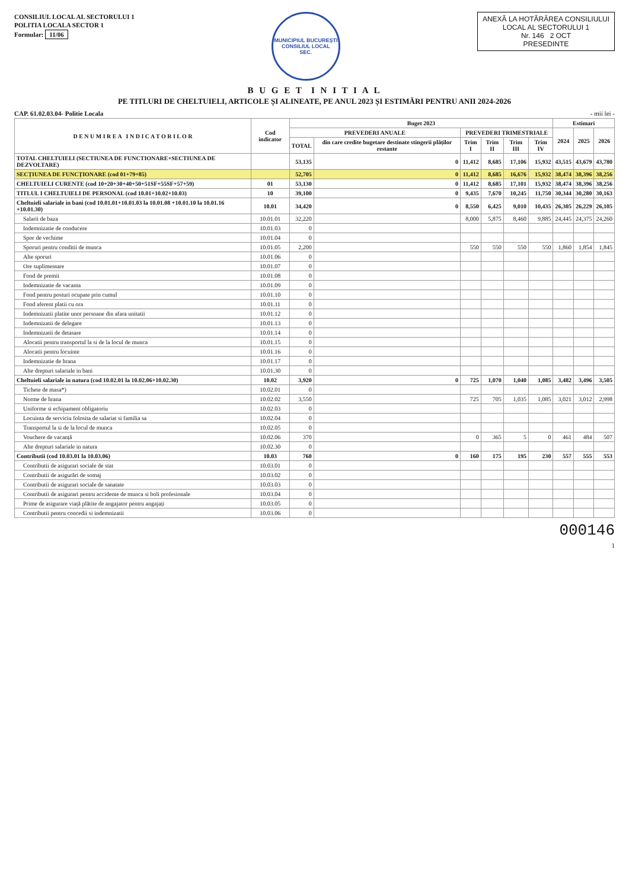CONSILIUL LOCAL AL SECTORULUI 1
POLITIA LOCALA SECTOR 1
Formular: 11/06
MUNICIPIUL BUCUREȘTI
CONSILIUL LOCAL
SEC.
ANEXĂ LA HOTĂRÂREA CONSILIULUI
LOCAL AL SECTORULUI 1
Nr. 146 2 OCT
PRESEDINTE
B U G E T I N I T I A L
PE TITLURI DE CHELTUIELI, ARTICOLE ȘI ALINEATE, PE ANUL 2023 ȘI ESTIMĂRI PENTRU ANII 2024-2026
CAP. 61.02.03.04- Politie Locala - mii lei -
| D E N U M I R E A I N D I C A T O R I L O R | Cod indicator | Buget 2023 | | | | | | Estimari | | |
| --- | --- | --- | --- | --- | --- | --- | --- | --- | --- | --- |
| | | PREVEDERI ANUALE | | PREVEDERI TRIMESTRIALE | | | | 2024 | 2025 | 2026 |
| | | TOTAL | din care credite bugetare destinate stingerii plăților restante | Trim I | Trim II | Trim III | Trim IV | | | |
| TOTAL CHELTUIELI (SECTIUNEA DE FUNCTIONARE+SECTIUNEA DE DEZVOLTARE) | | 53,135 | 0 | 11,412 | 8,685 | 17,106 | 15,932 | 43,515 | 43,679 | 43,780 |
| SECȚIUNEA DE FUNCȚIONARE (cod 01+79+85) | | 52,705 | 0 | 11,412 | 8,685 | 16,676 | 15,932 | 38,474 | 38,396 | 38,256 |
| CHELTUIELI CURENTE (cod 10+20+30+40+50+51SF+55SF+57+59) | 01 | 53,130 | 0 | 11,412 | 8,685 | 17,101 | 15,932 | 38,474 | 38,396 | 38,256 |
| TITLUL I CHELTUIELI DE PERSONAL (cod 10.01+10.02+10.03) | 10 | 39,100 | 0 | 9,435 | 7,670 | 10,245 | 11,750 | 30,344 | 30,280 | 30,163 |
| Cheltuieli salariale in bani (cod 10.01.01+10.01.03 la 10.01.08 +10.01.10 la 10.01.16 +10.01.30) | 10.01 | 34,420 | 0 | 8,550 | 6,425 | 9,010 | 10,435 | 26,305 | 26,229 | 26,105 |
| Salarii de baza | 10.01.01 | 32,220 | | 8,000 | 5,875 | 8,460 | 9,885 | 24,445 | 24,375 | 24,260 |
| Indemnizatie de conducere | 10.01.03 | 0 | | | | | | | | |
| Spor de vechime | 10.01.04 | 0 | | | | | | | | |
| Sporuri pentru conditii de munca | 10.01.05 | 2,200 | | 550 | 550 | 550 | 550 | 1,860 | 1,854 | 1,845 |
| Alte sporuri | 10.01.06 | 0 | | | | | | | | |
| Ore suplimentare | 10.01.07 | 0 | | | | | | | | |
| Fond de premii | 10.01.08 | 0 | | | | | | | | |
| Indemnizatie de vacanta | 10.01.09 | 0 | | | | | | | | |
| Fond pentru posturi ocupate prin cumul | 10.01.10 | 0 | | | | | | | | |
| Fond aferent platii cu ora | 10.01.11 | 0 | | | | | | | | |
| Indemnizatii platite unor persoane din afara unitatii | 10.01.12 | 0 | | | | | | | | |
| Indemnizatii de delegare | 10.01.13 | 0 | | | | | | | | |
| Indemnizatii de detasare | 10.01.14 | 0 | | | | | | | | |
| Alocatii pentru transportul la si de la locul de munca | 10.01.15 | 0 | | | | | | | | |
| Alocatii pentru locuinte | 10.01.16 | 0 | | | | | | | | |
| Indemnizatie de hrana | 10.01.17 | 0 | | | | | | | | |
| Alte drepturi salariale in bani | 10.01.30 | 0 | | | | | | | | |
| Cheltuieli salariale in natura (cod 10.02.01 la 10.02.06+10.02.30) | 10.02 | 3,920 | 0 | 725 | 1,070 | 1,040 | 1,085 | 3,482 | 3,496 | 3,505 |
| Tichete de masa*) | 10.02.01 | 0 | | | | | | | | |
| Norme de hrana | 10.02.02 | 3,550 | | 725 | 705 | 1,035 | 1,085 | 3,021 | 3,012 | 2,998 |
| Uniforme si echipament obligatoriu | 10.02.03 | 0 | | | | | | | | |
| Locuinta de serviciu folosita de salariat si familia sa | 10.02.04 | 0 | | | | | | | | |
| Transportul la si de la locul de munca | 10.02.05 | 0 | | | | | | | | |
| Vouchere de vacanță | 10.02.06 | 370 | | 0 | 365 | 5 | 0 | 461 | 484 | 507 |
| Alte drepturi salariale in natura | 10.02.30 | 0 | | | | | | | | |
| Contributii (cod 10.03.01 la 10.03.06) | 10.03 | 760 | 0 | 160 | 175 | 195 | 230 | 557 | 555 | 553 |
| Contributii de asigurari sociale de stat | 10.03.01 | 0 | | | | | | | | |
| Contributii de asigurări de somaj | 10.03.02 | 0 | | | | | | | | |
| Contributii de asigurari sociale de sanatate | 10.03.03 | 0 | | | | | | | | |
| Contributii de asigurari pentru accidente de munca si boli profesionale | 10.03.04 | 0 | | | | | | | | |
| Prime de asigurare viață plătite de angajator pentru angajați | 10.03.05 | 0 | | | | | | | | |
| Contributii pentru concedii si indemnizatii | 10.03.06 | 0 | | | | | | | | |
000146
1